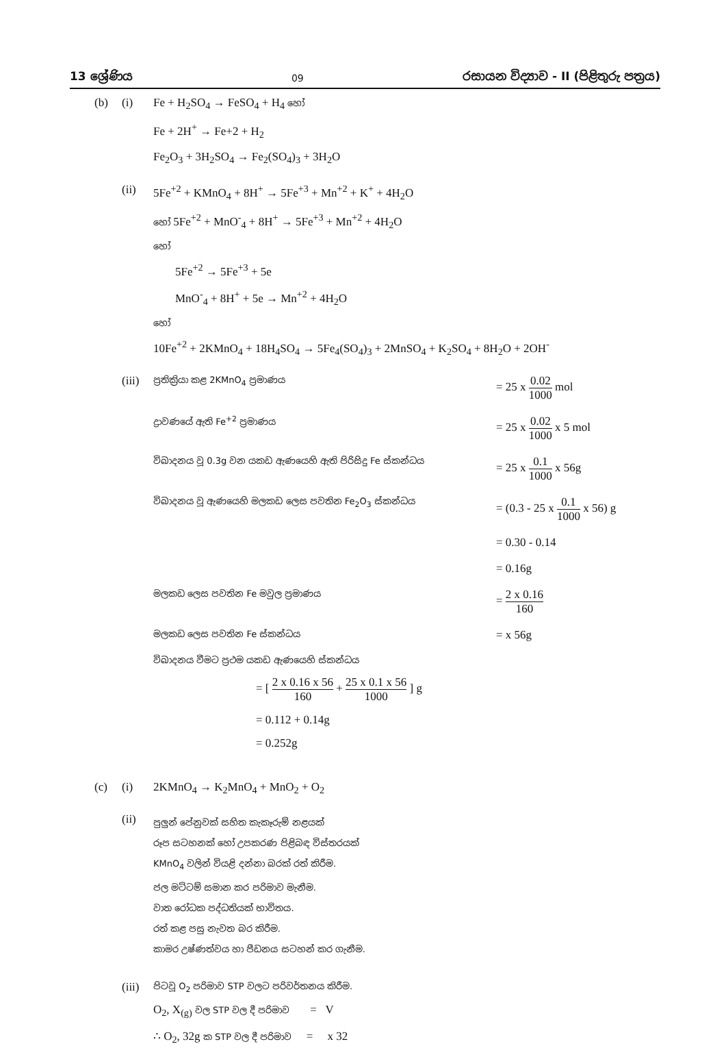13 ශ්‍රේණිය 09 රසායන විද්‍යාව - II (පිළිතුරු පත්‍රය)
(b) (i) Fe + H<sub>2</sub>SO<sub>4</sub> → FeSO<sub>4</sub> + H<sub>4</sub> හෝ
Fe + 2H<sup>+</sup> → Fe+2 + H<sub>2</sub>
Fe<sub>2</sub>O<sub>3</sub> + 3H<sub>2</sub>SO<sub>4</sub> → Fe<sub>2</sub>(SO<sub>4</sub>)<sub>3</sub> + 3H<sub>2</sub>O
(ii) 5Fe<sup>+2</sup> + KMnO<sub>4</sub> + 8H<sup>+</sup> → 5Fe<sup>+3</sup> + Mn<sup>+2</sup> + K<sup>+</sup> + 4H<sub>2</sub>O
හෝ 5Fe<sup>+2</sup> + MnO<sup>-</sup><sub>4</sub> + 8H<sup>+</sup> → 5Fe<sup>+3</sup> + Mn<sup>+2</sup> + 4H<sub>2</sub>O
හෝ
5Fe<sup>+2</sup> → 5Fe<sup>+3</sup> + 5e
MnO<sup>-</sup><sub>4</sub> + 8H<sup>+</sup> + 5e → Mn<sup>+2</sup> + 4H<sub>2</sub>O
හෝ
10Fe<sup>+2</sup> + 2KMnO<sub>4</sub> + 18H<sub>4</sub>SO<sub>4</sub> → 5Fe<sub>4</sub>(SO<sub>4</sub>)<sub>3</sub> + 2MnSO<sub>4</sub> + K<sub>2</sub>SO<sub>4</sub> + 8H<sub>2</sub>O + 2OH<sup>-</sup>
(iii)
ප්‍රතික්‍රියා කළ 2KMnO<sub>4</sub> ප්‍රමාණය = 25 x 0.02 1000 mol
ද්‍රාවණයේ ඇති Fe<sup>+2</sup> ප්‍රමාණය = 25 x 0.02 1000 x 5 mol
විඛාදනය වූ 0.3g වන යකඩ ඇණයෙහි ඇති පිරිසිදු Fe ස්කන්ධය = 25 x 0.1 1000 x 56g
විඛාදනය වූ ඇණයෙහි මලකඩ ලෙස පවතින Fe<sub>2</sub>O<sub>3</sub> ස්කන්ධය = (0.3 - 25 x 0.1 1000 x 56) g
= 0.30 - 0.14
= 0.16g
මලකඩ ලෙස පවතින Fe මවුල ප්‍රමාණය = 2 x 0.16 160
මලකඩ ලෙස පවතින Fe ස්කන්ධය = x 56g
විඛාදනය වීමට ප්‍රථම යකඩ ඇණයෙහි ස්කන්ධය
= [ 2 x 0.16 x 56 160 + 25 x 0.1 x 56 1000 ] g
= 0.112 + 0.14g
= 0.252g
(c) (i) 2KMnO<sub>4</sub> → K<sub>2</sub>MnO<sub>4</sub> + MnO<sub>2</sub> + O<sub>2</sub>
(ii)
පුලුන් පේනුවක් සහිත කැකෑරුම් නළයක්
රූප සටහනක් හෝ උපකරණ පිළිබඳ විස්තරයක්
KMnO<sub>4</sub> වලින් වියළි දන්නා බරක් රත් කිරීම.
ජල මට්ටම් සමාන කර පරිමාව මැනීම.
වාත රෝධක පද්ධතියක් භාවිතය.
රත් කළ පසු නැවත බර කිරීම.
කාමර උෂ්ණත්වය හා පීඩනය සටහන් කර ගැනීම.
(iii)
පිටවූ O<sub>2</sub> පරිමාව STP වලට පරිවර්තනය කිරීම.
O<sub>2</sub>, X<sub>(g)</sub> වල STP වල දී පරිමාව = V
∴ O<sub>2</sub>, 32g ක STP වල දී පරිමාව = x 32